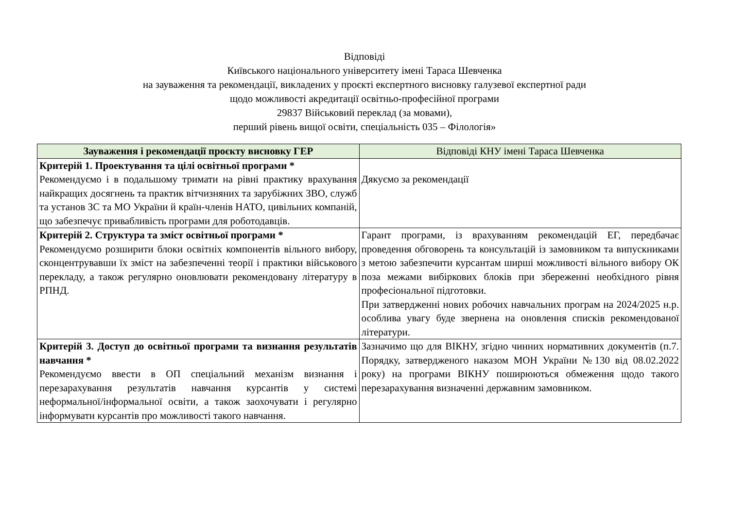Відповіді
Київського національного університету імені Тараса Шевченка
на зауваження та рекомендації, викладених у проєкті експертного висновку галузевої експертної ради
щодо можливості акредитації освітньо-професійної програми
29837 Військовий переклад (за мовами),
перший рівень вищої освіти, спеціальність 035 – Філологія»
| Зауваження і рекомендації проєкту висновку ГЕР | Відповіді КНУ імені Тараса Шевченка |
| --- | --- |
| Критерій 1. Проектування та цілі освітньої програми * Рекомендуємо і в подальшому тримати на рівні практику врахування найкращих досягнень та практик вітчизняних та зарубіжних ЗВО, служб та установ ЗС та МО України й країн-членів НАТО, цивільних компаній, що забезпечує привабливість програми для роботодавців. | Дякуємо за рекомендації |
| Критерій 2. Структура та зміст освітньої програми * Рекомендуємо розширити блоки освітніх компонентів вільного вибору, сконцентрувавши їх зміст на забезпеченні теорії і практики військового перекладу, а також регулярно оновлювати рекомендовану літературу в РПНД. | Гарант програми, із врахуванням рекомендацій ЕГ, передбачає проведення обговорень та консультацій із замовником та випускниками з метою забезпечити курсантам ширші можливості вільного вибору ОК поза межами вибіркових блоків при збереженні необхідного рівня професіональної підготовки. При затвердженні нових робочих навчальних програм на 2024/2025 н.р. особлива увагу буде звернена на оновлення списків рекомендованої літератури. |
| Критерій 3. Доступ до освітньої програми та визнання результатів навчання * Рекомендуємо ввести в ОП спеціальний механізм визнання і перезарахування результатів навчання курсантів у системі неформальної/інформальної освіти, а також заохочувати і регулярно інформувати курсантів про можливості такого навчання. | Зазначимо що для ВІКНУ, згідно чинних нормативних документів (п.7. Порядку, затвердженого наказом МОН України №130 від 08.02.2022 року) на програми ВІКНУ поширюються обмеження щодо такого перезарахування визначенні державним замовником. |